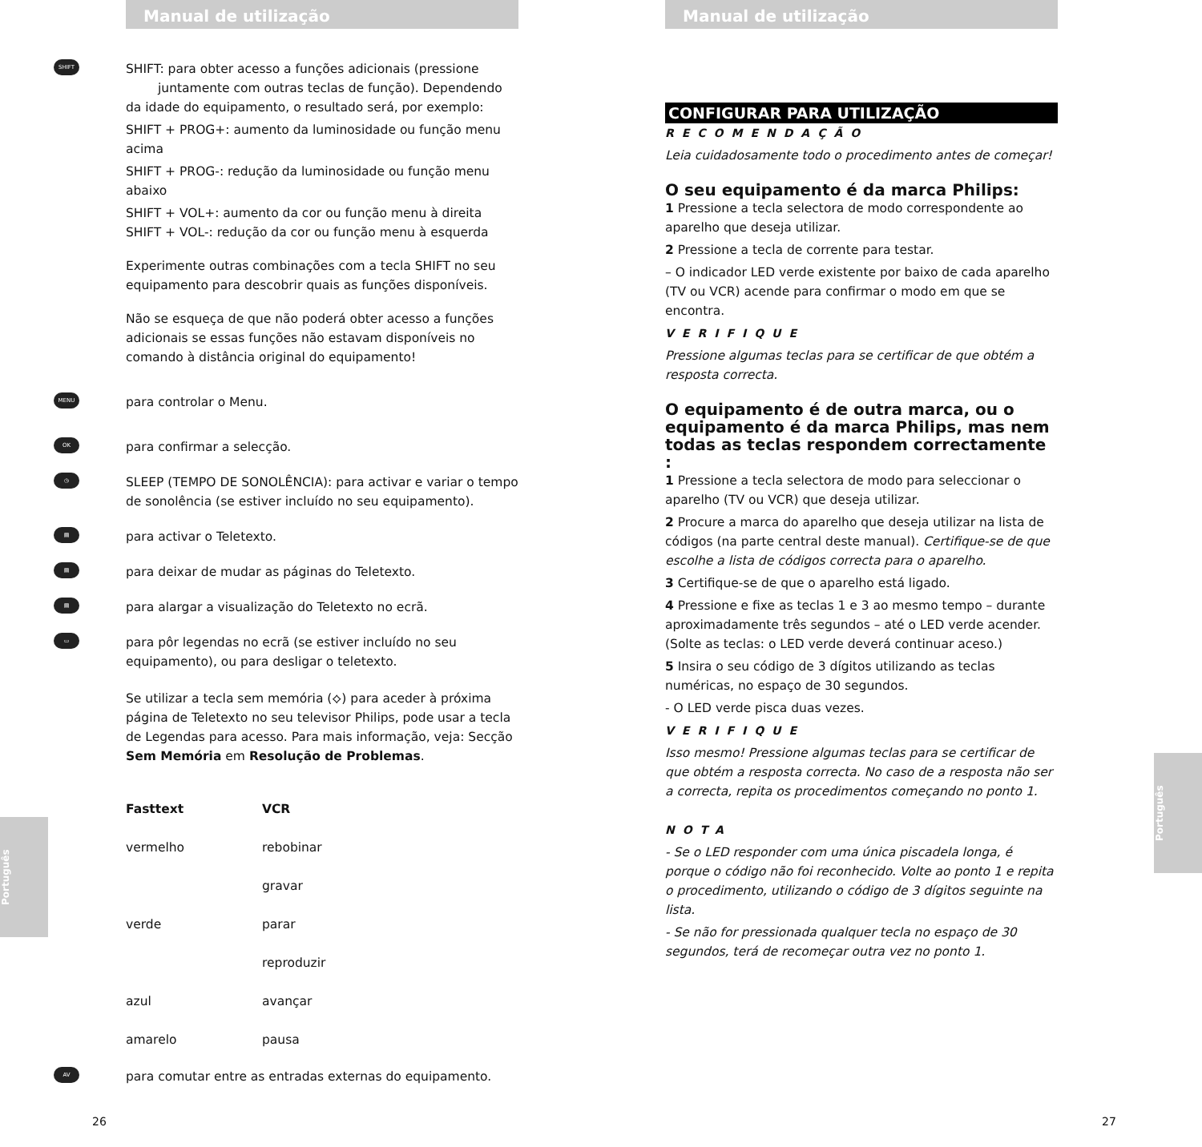Manual de utilização
SHIFT
SHIFT: para obter acesso a funções adicionais (pressione juntamente com outras teclas de função). Dependendo da idade do equipamento, o resultado será, por exemplo:
SHIFT + PROG+: aumento da luminosidade ou função menu acima
SHIFT + PROG-: redução da luminosidade ou função menu abaixo
SHIFT + VOL+: aumento da cor ou função menu à direita
SHIFT + VOL-: redução da cor ou função menu à esquerda
Experimente outras combinações com a tecla SHIFT no seu equipamento para descobrir quais as funções disponíveis.
Não se esqueça de que não poderá obter acesso a funções adicionais se essas funções não estavam disponíveis no comando à distância original do equipamento!
MENU
para controlar o Menu.
OK
para confirmar a selecção.
◷
SLEEP (TEMPO DE SONOLÊNCIA): para activar e variar o tempo de sonolência (se estiver incluído no seu equipamento).
▤
para activar o Teletexto.
▤
para deixar de mudar as páginas do Teletexto.
▤
para alargar a visualização do Teletexto no ecrã.
▭
para pôr legendas no ecrã (se estiver incluído no seu equipamento), ou para desligar o teletexto.
Se utilizar a tecla sem memória (⟡) para aceder à próxima página de Teletexto no seu televisor Philips, pode usar a tecla de Legendas para acesso. Para mais informação, veja: Secção Sem Memória em Resolução de Problemas.
| Fasttext | VCR |
| --- | --- |
| vermelho | rebobinar |
| | gravar |
| verde | parar |
| | reproduzir |
| azul | avançar |
| amarelo | pausa |
AV
para comutar entre as entradas externas do equipamento.
Português
26
Manual de utilização
CONFIGURAR PARA UTILIZAÇÃO
RECOMENDAÇÃO
Leia cuidadosamente todo o procedimento antes de começar!
O seu equipamento é da marca Philips:
1 Pressione a tecla selectora de modo correspondente ao aparelho que deseja utilizar.
2 Pressione a tecla de corrente para testar.
– O indicador LED verde existente por baixo de cada aparelho (TV ou VCR) acende para confirmar o modo em que se encontra.
VERIFIQUE
Pressione algumas teclas para se certificar de que obtém a resposta correcta.
O equipamento é de outra marca, ou o equipamento é da marca Philips, mas nem todas as teclas respondem correctamente :
1 Pressione a tecla selectora de modo para seleccionar o aparelho (TV ou VCR) que deseja utilizar.
2 Procure a marca do aparelho que deseja utilizar na lista de códigos (na parte central deste manual). Certifique-se de que escolhe a lista de códigos correcta para o aparelho.
3 Certifique-se de que o aparelho está ligado.
4 Pressione e fixe as teclas 1 e 3 ao mesmo tempo – durante aproximadamente três segundos – até o LED verde acender. (Solte as teclas: o LED verde deverá continuar aceso.)
5 Insira o seu código de 3 dígitos utilizando as teclas numéricas, no espaço de 30 segundos.
- O LED verde pisca duas vezes.
VERIFIQUE
Isso mesmo! Pressione algumas teclas para se certificar de que obtém a resposta correcta. No caso de a resposta não ser a correcta, repita os procedimentos começando no ponto 1.
NOTA
- Se o LED responder com uma única piscadela longa, é porque o código não foi reconhecido. Volte ao ponto 1 e repita o procedimento, utilizando o código de 3 dígitos seguinte na lista.
- Se não for pressionada qualquer tecla no espaço de 30 segundos, terá de recomeçar outra vez no ponto 1.
Português
27